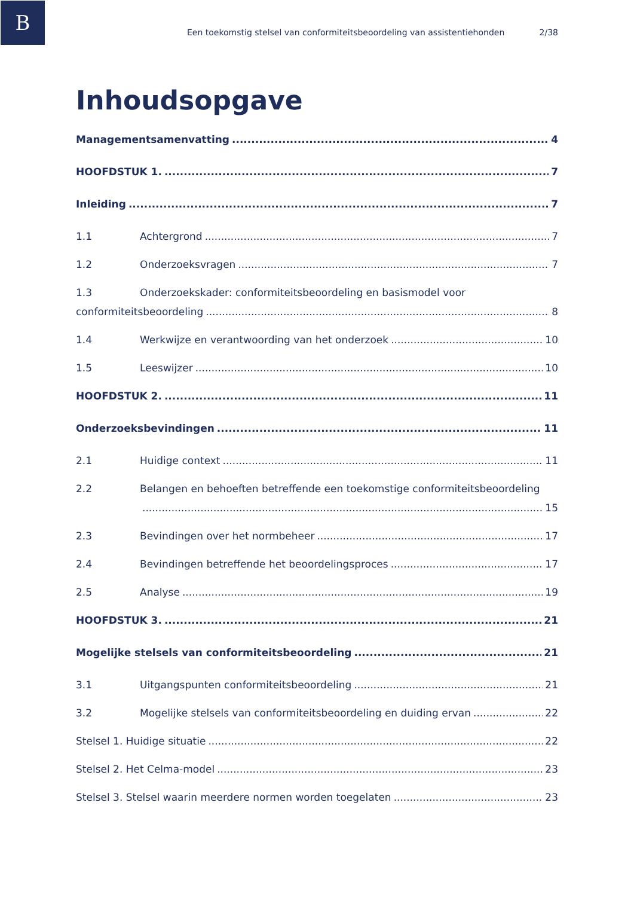B
Een toekomstig stelsel van conformiteitsbeoordeling van assistentiehonden 2/38
Inhoudsopgave
Managementsamenvatting 4
HOOFDSTUK 1. 7
Inleiding 7
1.1 Achtergrond 7
1.2 Onderzoeksvragen 7
1.3 Onderzoekskader: conformiteitsbeoordeling en basismodel voor
conformiteitsbeoordeling 8
1.4 Werkwijze en verantwoording van het onderzoek 10
1.5 Leeswijzer 10
HOOFDSTUK 2. 11
Onderzoeksbevindingen 11
2.1 Huidige context 11
2.2 Belangen en behoeften betreffende een toekomstige conformiteitsbeoordeling
15
2.3 Bevindingen over het normbeheer 17
2.4 Bevindingen betreffende het beoordelingsproces 17
2.5 Analyse 19
HOOFDSTUK 3. 21
Mogelijke stelsels van conformiteitsbeoordeling 21
3.1 Uitgangspunten conformiteitsbeoordeling 21
3.2 Mogelijke stelsels van conformiteitsbeoordeling en duiding ervan 22
Stelsel 1. Huidige situatie 22
Stelsel 2. Het Celma-model 23
Stelsel 3. Stelsel waarin meerdere normen worden toegelaten 23